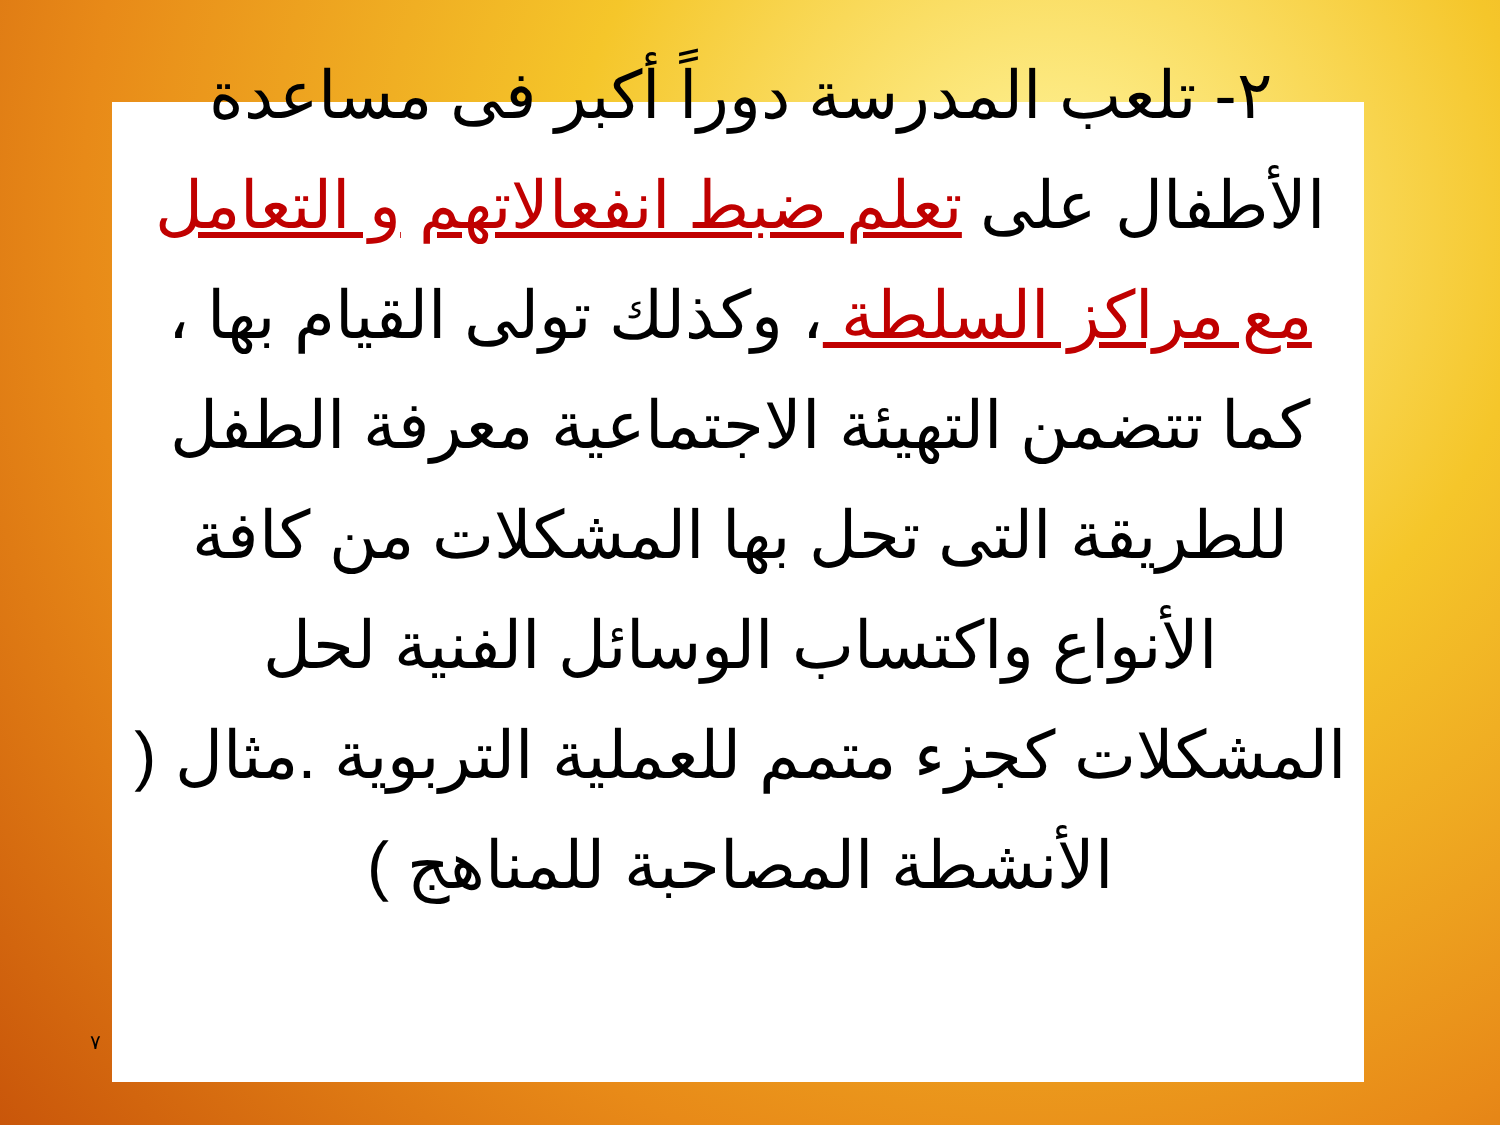٢- تلعب المدرسة دوراً أكبر فى مساعدة الأطفال على تعلم ضبط انفعالاتهم و التعامل مع مراكز السلطة ، وكذلك تولى القيام بها ، كما تتضمن التهيئة الاجتماعية معرفة الطفل للطريقة التى تحل بها المشكلات من كافة الأنواع واكتساب الوسائل الفنية لحل المشكلات كجزء متمم للعملية التربوية .مثال ( الأنشطة المصاحبة للمناهج )
٧